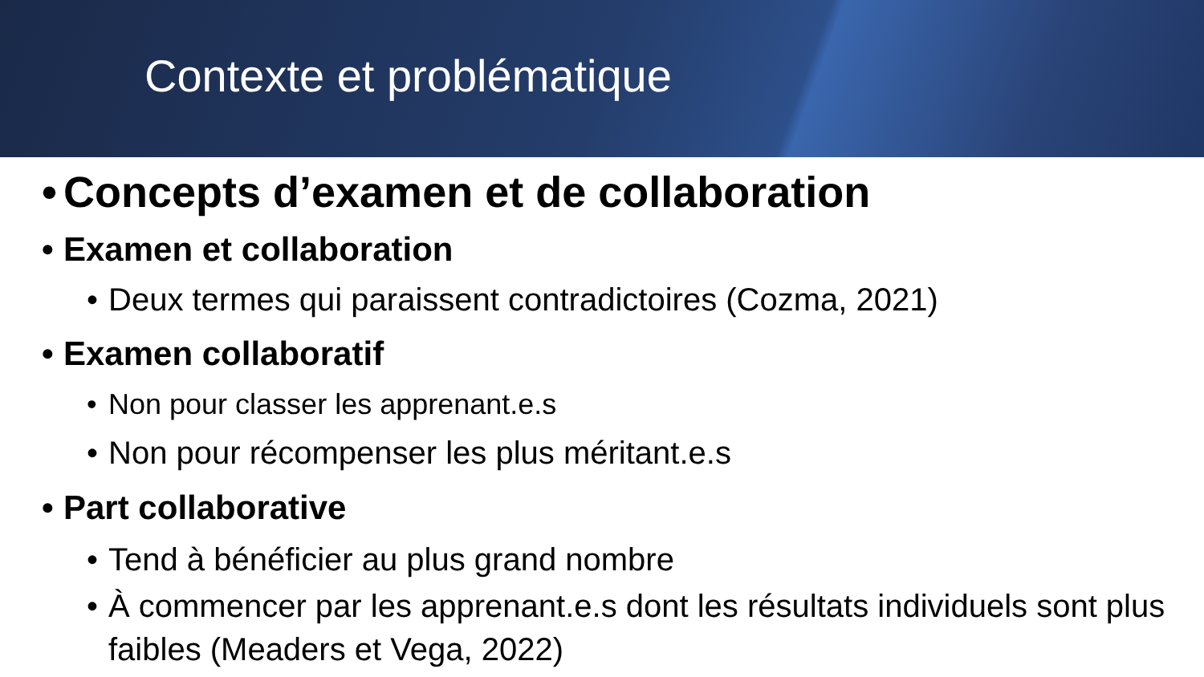Contexte et problématique
• Concepts d’examen et de collaboration
• Examen et collaboration
• Deux termes qui paraissent contradictoires (Cozma, 2021)
• Examen collaboratif
• Non pour classer les apprenant.e.s
• Non pour récompenser les plus méritant.e.s
• Part collaborative
• Tend à bénéficier au plus grand nombre
• À commencer par les apprenant.e.s dont les résultats individuels sont plus faibles (Meaders et Vega, 2022)